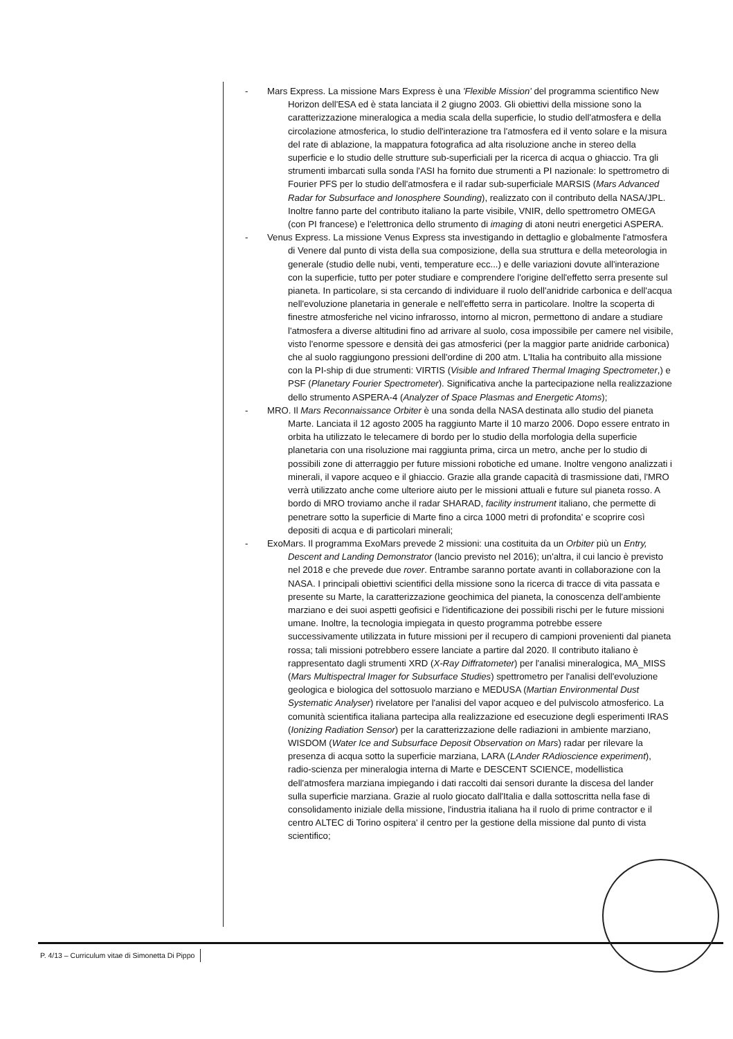- Mars Express. La missione Mars Express è una 'Flexible Mission' del programma scientifico New Horizon dell'ESA ed è stata lanciata il 2 giugno 2003. Gli obiettivi della missione sono la caratterizzazione mineralogica a media scala della superficie, lo studio dell'atmosfera e della circolazione atmosferica, lo studio dell'interazione tra l'atmosfera ed il vento solare e la misura del rate di ablazione, la mappatura fotografica ad alta risoluzione anche in stereo della superficie e lo studio delle strutture sub-superficiali per la ricerca di acqua o ghiaccio. Tra gli strumenti imbarcati sulla sonda l'ASI ha fornito due strumenti a PI nazionale: lo spettrometro di Fourier PFS per lo studio dell'atmosfera e il radar sub-superficiale MARSIS (Mars Advanced Radar for Subsurface and Ionosphere Sounding), realizzato con il contributo della NASA/JPL. Inoltre fanno parte del contributo italiano la parte visibile, VNIR, dello spettrometro OMEGA (con PI francese) e l'elettronica dello strumento di imaging di atoni neutri energetici ASPERA.
- Venus Express. La missione Venus Express sta investigando in dettaglio e globalmente l'atmosfera di Venere dal punto di vista della sua composizione, della sua struttura e della meteorologia in generale (studio delle nubi, venti, temperature ecc...) e delle variazioni dovute all'interazione con la superficie, tutto per poter studiare e comprendere l'origine dell'effetto serra presente sul pianeta. In particolare, si sta cercando di individuare il ruolo dell'anidride carbonica e dell'acqua nell'evoluzione planetaria in generale e nell'effetto serra in particolare. Inoltre la scoperta di finestre atmosferiche nel vicino infrarosso, intorno al micron, permettono di andare a studiare l'atmosfera a diverse altitudini fino ad arrivare al suolo, cosa impossibile per camere nel visibile, visto l'enorme spessore e densità dei gas atmosferici (per la maggior parte anidride carbonica) che al suolo raggiungono pressioni dell'ordine di 200 atm. L'Italia ha contribuito alla missione con la PI-ship di due strumenti: VIRTIS (Visible and Infrared Thermal Imaging Spectrometer,) e PSF (Planetary Fourier Spectrometer). Significativa anche la partecipazione nella realizzazione dello strumento ASPERA-4 (Analyzer of Space Plasmas and Energetic Atoms);
- MRO. Il Mars Reconnaissance Orbiter è una sonda della NASA destinata allo studio del pianeta Marte. Lanciata il 12 agosto 2005 ha raggiunto Marte il 10 marzo 2006. Dopo essere entrato in orbita ha utilizzato le telecamere di bordo per lo studio della morfologia della superficie planetaria con una risoluzione mai raggiunta prima, circa un metro, anche per lo studio di possibili zone di atterraggio per future missioni robotiche ed umane. Inoltre vengono analizzati i minerali, il vapore acqueo e il ghiaccio. Grazie alla grande capacità di trasmissione dati, l'MRO verrà utilizzato anche come ulteriore aiuto per le missioni attuali e future sul pianeta rosso. A bordo di MRO troviamo anche il radar SHARAD, facility instrument italiano, che permette di penetrare sotto la superficie di Marte fino a circa 1000 metri di profondita' e scoprire così depositi di acqua e di particolari minerali;
- ExoMars. Il programma ExoMars prevede 2 missioni: una costituita da un Orbiter più un Entry, Descent and Landing Demonstrator (lancio previsto nel 2016); un'altra, il cui lancio è previsto nel 2018 e che prevede due rover. Entrambe saranno portate avanti in collaborazione con la NASA. I principali obiettivi scientifici della missione sono la ricerca di tracce di vita passata e presente su Marte, la caratterizzazione geochimica del pianeta, la conoscenza dell'ambiente marziano e dei suoi aspetti geofisici e l'identificazione dei possibili rischi per le future missioni umane. Inoltre, la tecnologia impiegata in questo programma potrebbe essere successivamente utilizzata in future missioni per il recupero di campioni provenienti dal pianeta rossa; tali missioni potrebbero essere lanciate a partire dal 2020. Il contributo italiano è rappresentato dagli strumenti XRD (X-Ray Diffratometer) per l'analisi mineralogica, MA_MISS (Mars Multispectral Imager for Subsurface Studies) spettrometro per l'analisi dell'evoluzione geologica e biologica del sottosuolo marziano e MEDUSA (Martian Environmental Dust Systematic Analyser) rivelatore per l'analisi del vapor acqueo e del pulviscolo atmosferico. La comunità scientifica italiana partecipa alla realizzazione ed esecuzione degli esperimenti IRAS (Ionizing Radiation Sensor) per la caratterizzazione delle radiazioni in ambiente marziano, WISDOM (Water Ice and Subsurface Deposit Observation on Mars) radar per rilevare la presenza di acqua sotto la superficie marziana, LARA (LAnder RAdioscience experiment), radio-scienza per mineralogia interna di Marte e DESCENT SCIENCE, modellistica dell'atmosfera marziana impiegando i dati raccolti dai sensori durante la discesa del lander sulla superficie marziana. Grazie al ruolo giocato dall'Italia e dalla sottoscritta nella fase di consolidamento iniziale della missione, l'industria italiana ha il ruolo di prime contractor e il centro ALTEC di Torino ospitera' il centro per la gestione della missione dal punto di vista scientifico;
P. 4/13 – Curriculum vitae di Simonetta Di Pippo